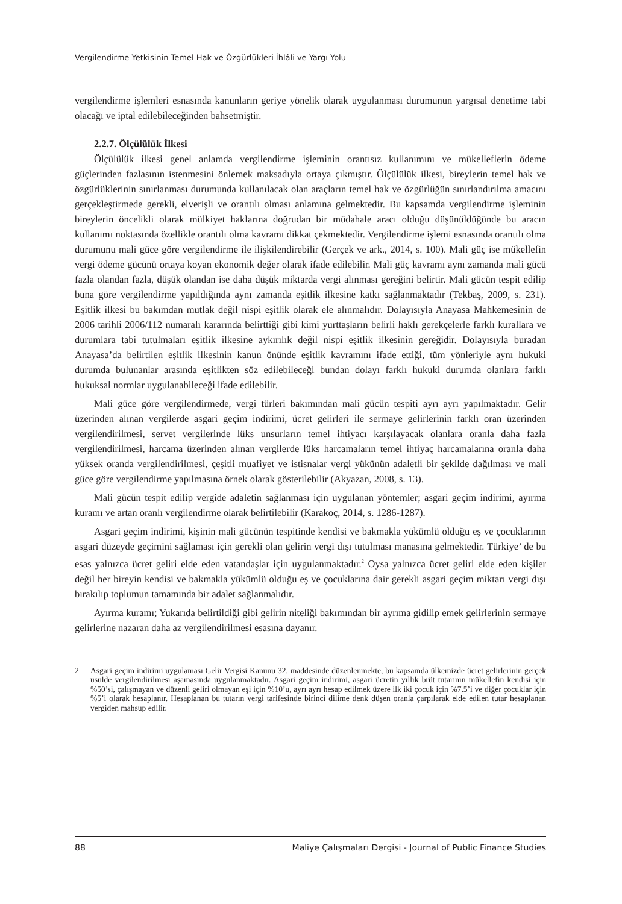Vergilendirme Yetkisinin Temel Hak ve Özgürlükleri İhlâli ve Yargı Yolu
vergilendirme işlemleri esnasında kanunların geriye yönelik olarak uygulanması durumunun yargısal denetime tabi olacağı ve iptal edilebileceğinden bahsetmiştir.
2.2.7. Ölçülülük İlkesi
Ölçülülük ilkesi genel anlamda vergilendirme işleminin orantısız kullanımını ve mükelleflerin ödeme güçlerinden fazlasının istenmesini önlemek maksadıyla ortaya çıkmıştır. Ölçülülük ilkesi, bireylerin temel hak ve özgürlüklerinin sınırlanması durumunda kullanılacak olan araçların temel hak ve özgürlüğün sınırlandırılma amacını gerçekleştirmede gerekli, elverişli ve orantılı olması anlamına gelmektedir. Bu kapsamda vergilendirme işleminin bireylerin öncelikli olarak mülkiyet haklarına doğrudan bir müdahale aracı olduğu düşünüldüğünde bu aracın kullanımı noktasında özellikle orantılı olma kavramı dikkat çekmektedir. Vergilendirme işlemi esnasında orantılı olma durumunu mali güce göre vergilendirme ile ilişkilendirebilir (Gerçek ve ark., 2014, s. 100). Mali güç ise mükellefin vergi ödeme gücünü ortaya koyan ekonomik değer olarak ifade edilebilir. Mali güç kavramı aynı zamanda mali gücü fazla olandan fazla, düşük olandan ise daha düşük miktarda vergi alınması gereğini belirtir. Mali gücün tespit edilip buna göre vergilendirme yapıldığında aynı zamanda eşitlik ilkesine katkı sağlanmaktadır (Tekbaş, 2009, s. 231). Eşitlik ilkesi bu bakımdan mutlak değil nispi eşitlik olarak ele alınmalıdır. Dolayısıyla Anayasa Mahkemesinin de 2006 tarihli 2006/112 numaralı kararında belirttiği gibi kimi yurttaşların belirli haklı gerekçelerle farklı kurallara ve durumlara tabi tutulmaları eşitlik ilkesine aykırılık değil nispi eşitlik ilkesinin gereğidir. Dolayısıyla buradan Anayasa’da belirtilen eşitlik ilkesinin kanun önünde eşitlik kavramını ifade ettiği, tüm yönleriyle aynı hukuki durumda bulunanlar arasında eşitlikten söz edilebileceği bundan dolayı farklı hukuki durumda olanlara farklı hukuksal normlar uygulanabileceği ifade edilebilir.
Mali güce göre vergilendirmede, vergi türleri bakımından mali gücün tespiti ayrı ayrı yapılmaktadır. Gelir üzerinden alınan vergilerde asgari geçim indirimi, ücret gelirleri ile sermaye gelirlerinin farklı oran üzerinden vergilendirilmesi, servet vergilerinde lüks unsurların temel ihtiyacı karşılayacak olanlara oranla daha fazla vergilendirilmesi, harcama üzerinden alınan vergilerde lüks harcamaların temel ihtiyaç harcamalarına oranla daha yüksek oranda vergilendirilmesi, çeşitli muafiyet ve istisnalar vergi yükünün adaletli bir şekilde dağılması ve mali güce göre vergilendirme yapılmasına örnek olarak gösterilebilir (Akyazan, 2008, s. 13).
Mali gücün tespit edilip vergide adaletin sağlanması için uygulanan yöntemler; asgari geçim indirimi, ayırma kuramı ve artan oranlı vergilendirme olarak belirtilebilir (Karakoç, 2014, s. 1286-1287).
Asgari geçim indirimi, kişinin mali gücünün tespitinde kendisi ve bakmakla yükümlü olduğu eş ve çocuklarının asgari düzeyde geçimini sağlaması için gerekli olan gelirin vergi dışı tutulması manasına gelmektedir. Türkiye’ de bu esas yalnızca ücret geliri elde eden vatandaşlar için uygulanmaktadır.<sup>2</sup> Oysa yalnızca ücret geliri elde eden kişiler değil her bireyin kendisi ve bakmakla yükümlü olduğu eş ve çocuklarına dair gerekli asgari geçim miktarı vergi dışı bırakılıp toplumun tamamında bir adalet sağlanmalıdır.
Ayırma kuramı; Yukarıda belirtildiği gibi gelirin niteliği bakımından bir ayrıma gidilip emek gelirlerinin sermaye gelirlerine nazaran daha az vergilendirilmesi esasına dayanır.
2 Asgari geçim indirimi uygulaması Gelir Vergisi Kanunu 32. maddesinde düzenlenmekte, bu kapsamda ülkemizde ücret gelirlerinin gerçek usulde vergilendirilmesi aşamasında uygulanmaktadır. Asgari geçim indirimi, asgari ücretin yıllık brüt tutarının mükellefin kendisi için %50’si, çalışmayan ve düzenli geliri olmayan eşi için %10’u, ayrı ayrı hesap edilmek üzere ilk iki çocuk için %7.5’i ve diğer çocuklar için %5’i olarak hesaplanır. Hesaplanan bu tutarın vergi tarifesinde birinci dilime denk düşen oranla çarpılarak elde edilen tutar hesaplanan vergiden mahsup edilir.
88 Maliye Çalışmaları Dergisi - Journal of Public Finance Studies